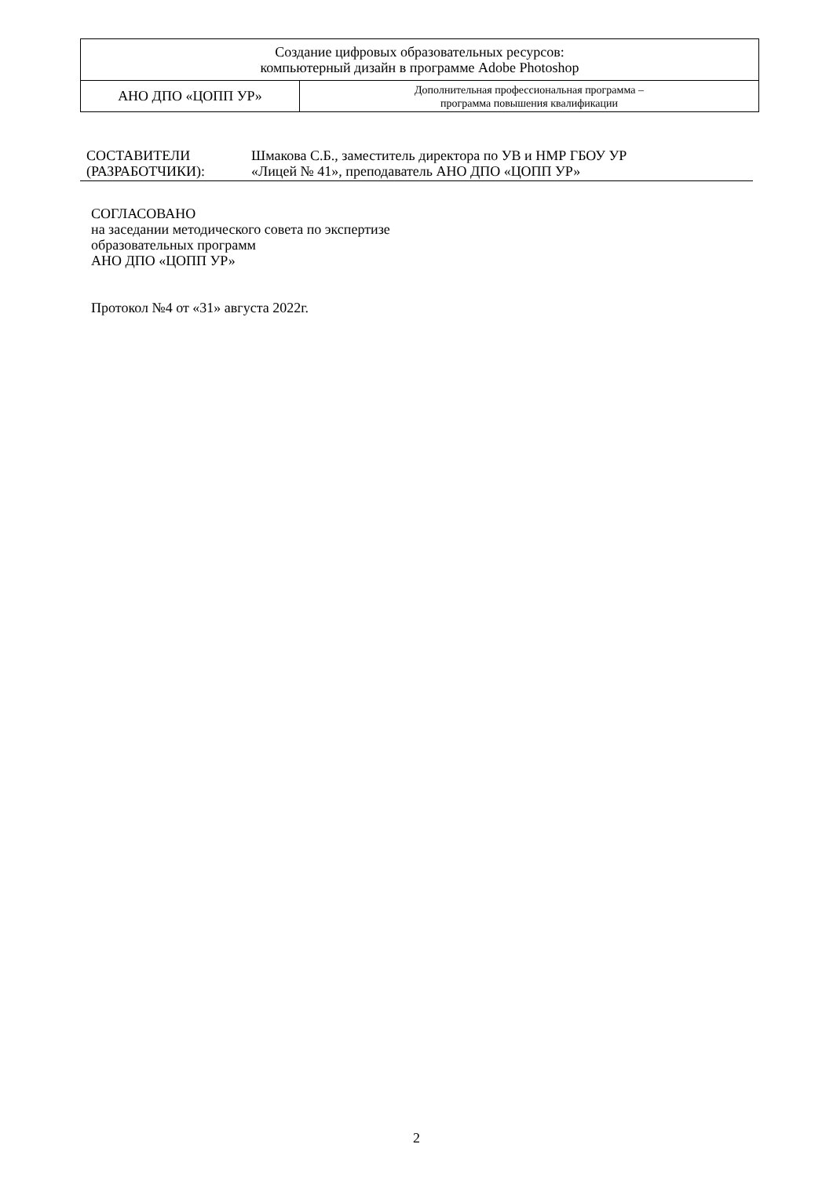| Создание цифровых образовательных ресурсов: компьютерный дизайн в программе Adobe Photoshop | |
| АНО ДПО «ЦОПП УР» | Дополнительная профессиональная программа – программа повышения квалификации |
| СОСТАВИТЕЛИ (РАЗРАБОТЧИКИ): | Шмакова С.Б., заместитель директора по УВ и НМР ГБОУ УР «Лицей № 41», преподаватель АНО ДПО «ЦОПП УР» |
СОГЛАСОВАНО
на заседании методического совета по экспертизе
образовательных программ
АНО ДПО «ЦОПП УР»
Протокол №4 от «31» августа 2022г.
2